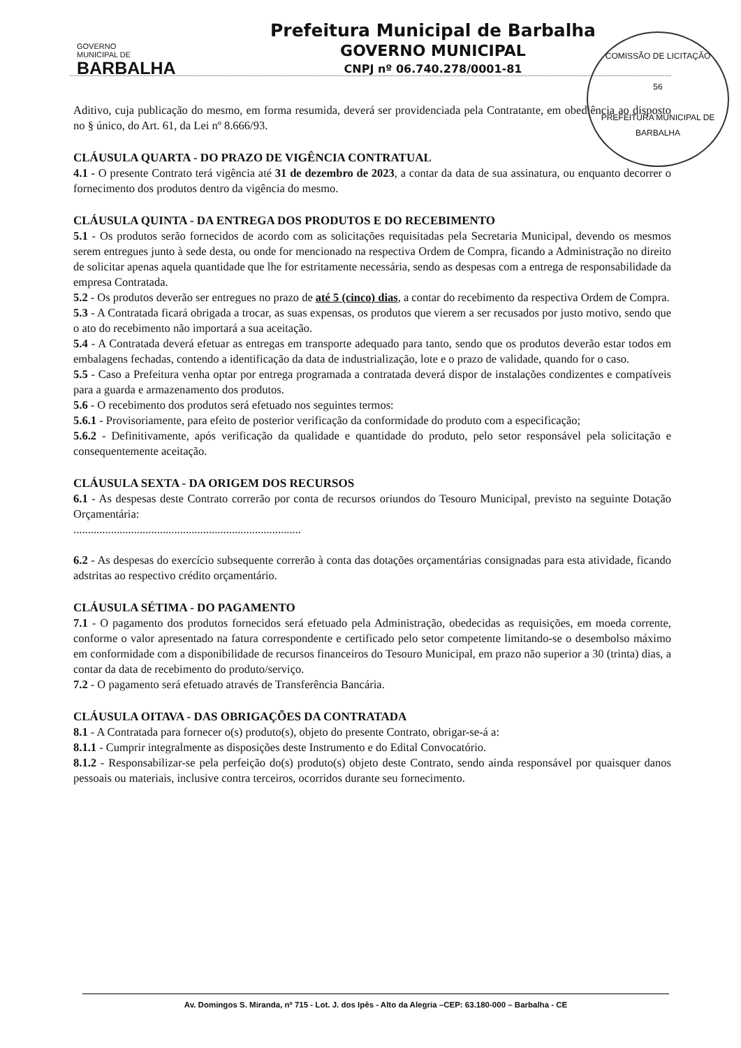COMISSÃO DE LICITAÇÃO
56
PREFEITURA MUNICIPAL DE BARBALHA
GOVERNO
MUNICIPAL DE
BARBALHA
Prefeitura Municipal de Barbalha
GOVERNO MUNICIPAL
CNPJ nº 06.740.278/0001-81
Aditivo, cuja publicação do mesmo, em forma resumida, deverá ser providenciada pela Contratante, em obediência ao disposto no § único, do Art. 61, da Lei nº 8.666/93.
CLÁUSULA QUARTA - DO PRAZO DE VIGÊNCIA CONTRATUAL
4.1 - O presente Contrato terá vigência até 31 de dezembro de 2023, a contar da data de sua assinatura, ou enquanto decorrer o fornecimento dos produtos dentro da vigência do mesmo.
CLÁUSULA QUINTA - DA ENTREGA DOS PRODUTOS E DO RECEBIMENTO
5.1 - Os produtos serão fornecidos de acordo com as solicitações requisitadas pela Secretaria Municipal, devendo os mesmos serem entregues junto à sede desta, ou onde for mencionado na respectiva Ordem de Compra, ficando a Administração no direito de solicitar apenas aquela quantidade que lhe for estritamente necessária, sendo as despesas com a entrega de responsabilidade da empresa Contratada.
5.2 - Os produtos deverão ser entregues no prazo de até 5 (cinco) dias, a contar do recebimento da respectiva Ordem de Compra.
5.3 - A Contratada ficará obrigada a trocar, as suas expensas, os produtos que vierem a ser recusados por justo motivo, sendo que o ato do recebimento não importará a sua aceitação.
5.4 - A Contratada deverá efetuar as entregas em transporte adequado para tanto, sendo que os produtos deverão estar todos em embalagens fechadas, contendo a identificação da data de industrialização, lote e o prazo de validade, quando for o caso.
5.5 - Caso a Prefeitura venha optar por entrega programada a contratada deverá dispor de instalações condizentes e compatíveis para a guarda e armazenamento dos produtos.
5.6 - O recebimento dos produtos será efetuado nos seguintes termos:
5.6.1 - Provisoriamente, para efeito de posterior verificação da conformidade do produto com a especificação;
5.6.2 - Definitivamente, após verificação da qualidade e quantidade do produto, pelo setor responsável pela solicitação e consequentemente aceitação.
CLÁUSULA SEXTA - DA ORIGEM DOS RECURSOS
6.1 - As despesas deste Contrato correrão por conta de recursos oriundos do Tesouro Municipal, previsto na seguinte Dotação Orçamentária:
...............................................................................
6.2 - As despesas do exercício subsequente correrão à conta das dotações orçamentárias consignadas para esta atividade, ficando adstritas ao respectivo crédito orçamentário.
CLÁUSULA SÉTIMA - DO PAGAMENTO
7.1 - O pagamento dos produtos fornecidos será efetuado pela Administração, obedecidas as requisições, em moeda corrente, conforme o valor apresentado na fatura correspondente e certificado pelo setor competente limitando-se o desembolso máximo em conformidade com a disponibilidade de recursos financeiros do Tesouro Municipal, em prazo não superior a 30 (trinta) dias, a contar da data de recebimento do produto/serviço.
7.2 - O pagamento será efetuado através de Transferência Bancária.
CLÁUSULA OITAVA - DAS OBRIGAÇÕES DA CONTRATADA
8.1 - A Contratada para fornecer o(s) produto(s), objeto do presente Contrato, obrigar-se-á a:
8.1.1 - Cumprir integralmente as disposições deste Instrumento e do Edital Convocatório.
8.1.2 - Responsabilizar-se pela perfeição do(s) produto(s) objeto deste Contrato, sendo ainda responsável por quaisquer danos pessoais ou materiais, inclusive contra terceiros, ocorridos durante seu fornecimento.
Av. Domingos S. Miranda, nº 715 - Lot. J. dos Ipês - Alto da Alegria –CEP: 63.180-000 – Barbalha - CE